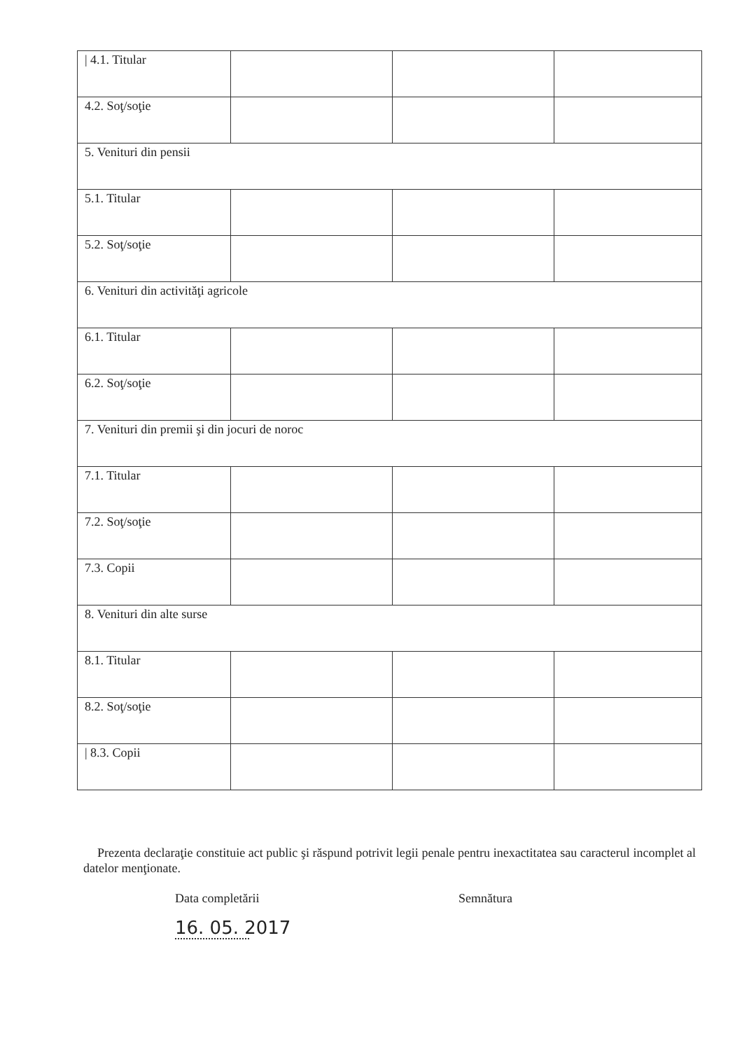| / 4.1. Titular | | | |
| 4.2. Soţ/soţie | | | |
| 5. Venituri din pensii | | | |
| 5.1. Titular | | | |
| 5.2. Soţ/soţie | | | |
| 6. Venituri din activităţi agricole | | | |
| 6.1. Titular | | | |
| 6.2. Soţ/soţie | | | |
| 7. Venituri din premii şi din jocuri de noroc | | | |
| 7.1. Titular | | | |
| 7.2. Soţ/soţie | | | |
| 7.3. Copii | | | |
| 8. Venituri din alte surse | | | |
| 8.1. Titular | | | |
| 8.2. Soţ/soţie | | | |
| / 8.3. Copii | | | |
Prezenta declaraţie constituie act public şi răspund potrivit legii penale pentru inexactitatea sau caracterul incomplet al datelor menţionate.
Data completării Semnătura
16. 05. 2017